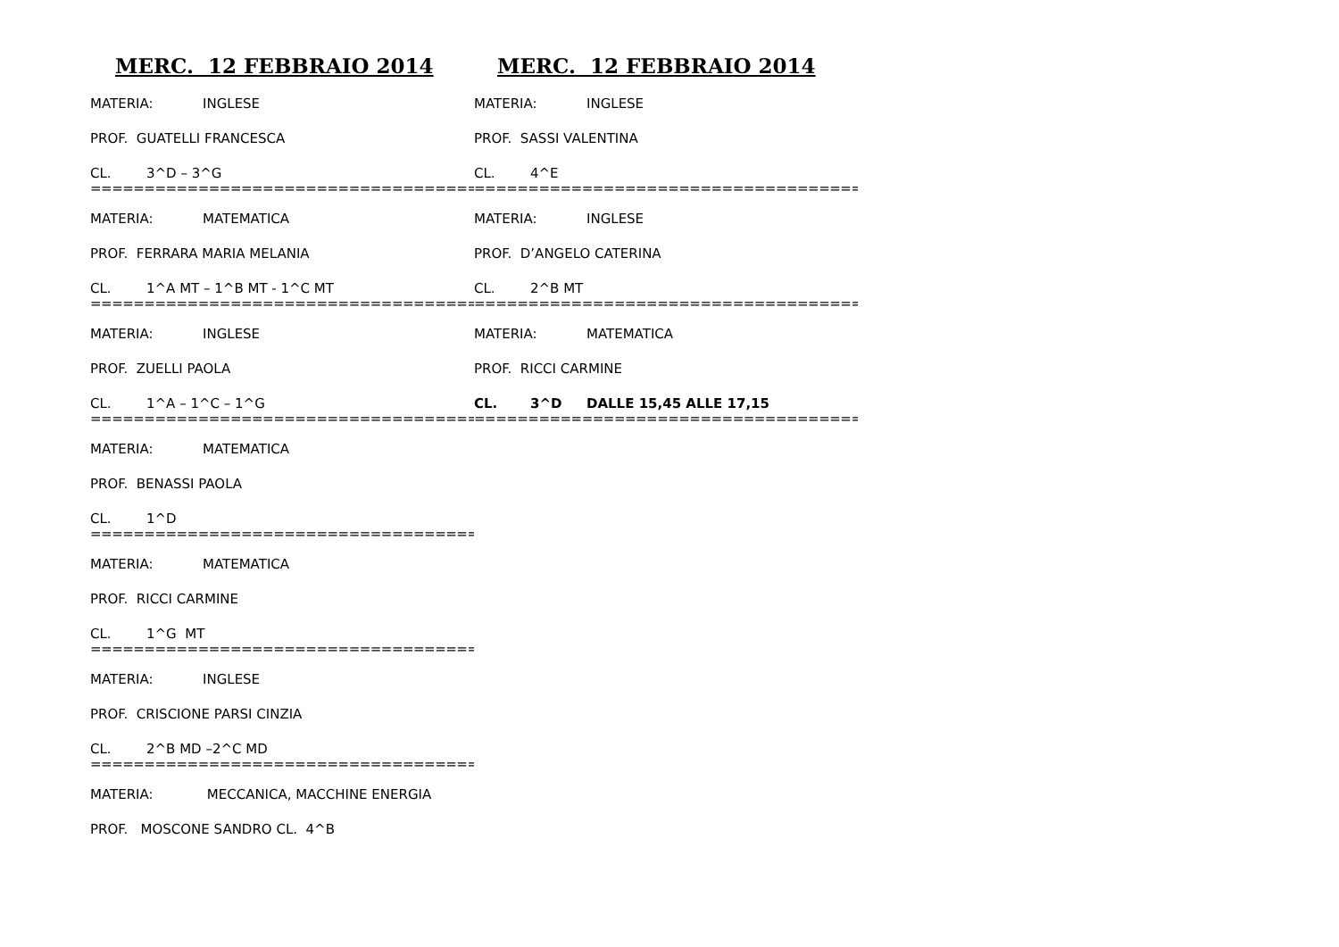MERC. 12 FEBBRAIO 2014
MATERIA: INGLESE
PROF. GUATELLI FRANCESCA
CL. 3^D – 3^G
=======================================
MATERIA: MATEMATICA
PROF. FERRARA MARIA MELANIA
CL. 1^A MT – 1^B MT - 1^C MT
=======================================
MATERIA: INGLESE
PROF. ZUELLI PAOLA
CL. 1^A – 1^C – 1^G
=======================================
MATERIA: MATEMATICA
PROF. BENASSI PAOLA
CL. 1^D
=======================================
MATERIA: MATEMATICA
PROF. RICCI CARMINE
CL. 1^G MT
=======================================
MATERIA: INGLESE
PROF. CRISCIONE PARSI CINZIA
CL. 2^B MD –2^C MD
=======================================
MATERIA: MECCANICA, MACCHINE ENERGIA
PROF. MOSCONE SANDRO CL. 4^B
MERC. 12 FEBBRAIO 2014
MATERIA: INGLESE
PROF. SASSI VALENTINA
CL. 4^E
=========================================
MATERIA: INGLESE
PROF. D’ANGELO CATERINA
CL. 2^B MT
=========================================
MATERIA: MATEMATICA
PROF. RICCI CARMINE
CL. 3^D DALLE 15,45 ALLE 17,15
========================================